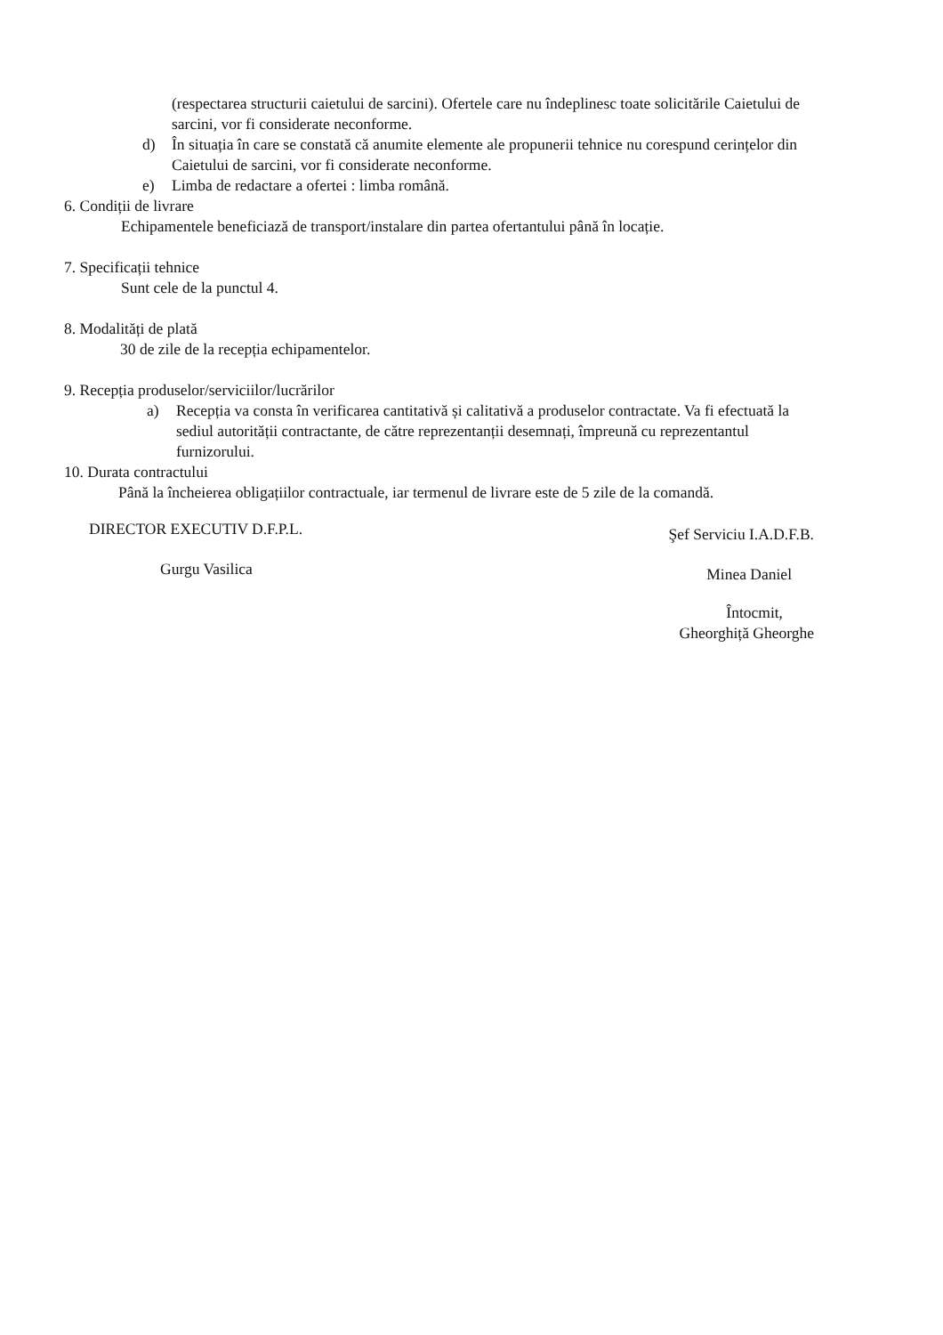(respectarea structurii caietului de sarcini). Ofertele care nu îndeplinesc toate solicitările Caietului de sarcini, vor fi considerate neconforme.
d) În situația în care se constată că anumite elemente ale propunerii tehnice nu corespund cerințelor din Caietului de sarcini, vor fi considerate neconforme.
e) Limba de redactare a ofertei : limba română.
6. Condiții de livrare
Echipamentele beneficiază de transport/instalare din partea ofertantului până în locație.
7. Specificații tehnice
Sunt cele de la punctul 4.
8. Modalități de plată
30 de zile de la recepția echipamentelor.
9. Recepția produselor/serviciilor/lucrărilor
a) Recepția va consta în verificarea cantitativă și calitativă a produselor contractate. Va fi efectuată la sediul autorității contractante, de către reprezentanții desemnați, împreună cu reprezentantul furnizorului.
10. Durata contractului
Până la încheierea obligațiilor contractuale, iar termenul de livrare este de 5 zile de la comandă.
DIRECTOR EXECUTIV D.F.P.L.
Gurgu Vasilica
Şef Serviciu I.A.D.F.B.
Minea Daniel
Întocmit,
Gheorghiță Gheorghe